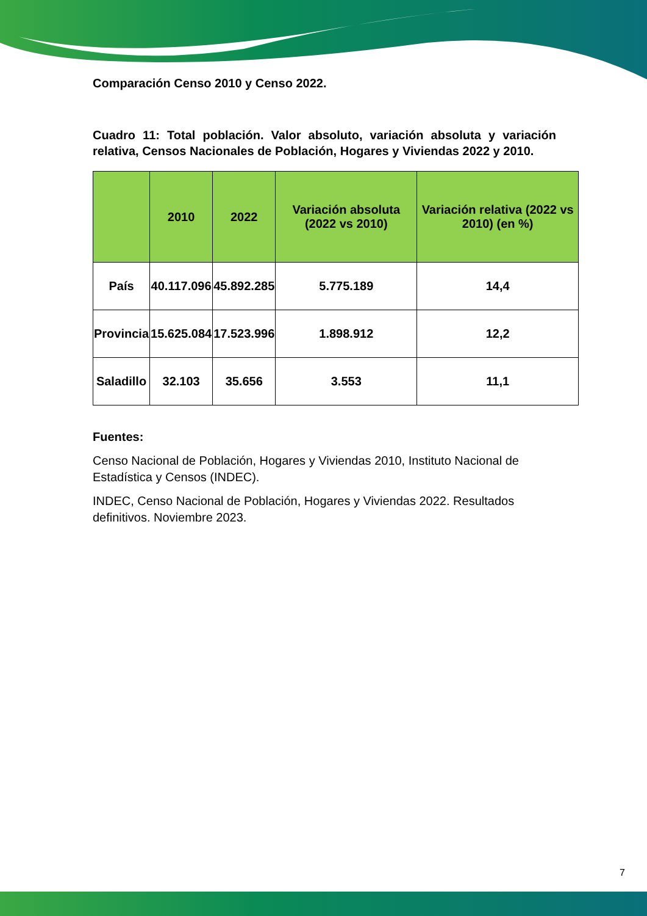Comparación Censo 2010 y Censo 2022.
Cuadro 11: Total población. Valor absoluto, variación absoluta y variación relativa, Censos Nacionales de Población, Hogares y Viviendas 2022 y 2010.
| | 2010 | 2022 | Variación absoluta (2022 vs 2010) | Variación relativa (2022 vs 2010) (en %) |
| --- | --- | --- | --- | --- |
| País | 40.117.096 | 45.892.285 | 5.775.189 | 14,4 |
| Provincia | 15.625.084 | 17.523.996 | 1.898.912 | 12,2 |
| Saladillo | 32.103 | 35.656 | 3.553 | 11,1 |
Fuentes:
Censo Nacional de Población, Hogares y Viviendas 2010, Instituto Nacional de Estadística y Censos (INDEC).
INDEC, Censo Nacional de Población, Hogares y Viviendas 2022. Resultados definitivos. Noviembre 2023.
7